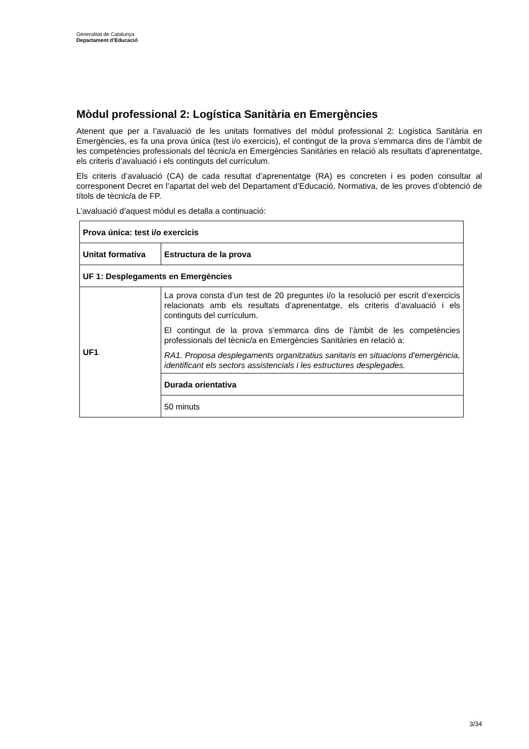Generalitat de Catalunya
Departament d’Educació
Mòdul professional 2: Logística Sanitària en Emergències
Atenent que per a l’avaluació de les unitats formatives del mòdul professional 2: Logística Sanitària en Emergències, es fa una prova única (test i/o exercicis), el contingut de la prova s’emmarca dins de l’àmbit de les competències professionals del tècnic/a en Emergències Sanitàries en relació als resultats d’aprenentatge, els criteris d’avaluació i els continguts del currículum.
Els criteris d’avaluació (CA) de cada resultat d’aprenentatge (RA) es concreten i es poden consultar al corresponent Decret en l’apartat del web del Departament d’Educació, Normativa, de les proves d’obtenció de títols de tècnic/a de FP.
L’avaluació d’aquest mòdul es detalla a continuació:
| Prova única: test i/o exercicis | |
| --- | --- |
| Unitat formativa | Estructura de la prova |
| UF 1: Desplegaments en Emergències | |
| UF1 | La prova consta d’un test de 20 preguntes i/o la resolució per escrit d’exercicis relacionats amb els resultats d’aprenentatge, els criteris d’avaluació i els continguts del currículum. El contingut de la prova s’emmarca dins de l’àmbit de les competències professionals del tècnic/a en Emergències Sanitàries en relació a: RA1. Proposa desplegaments organitzatius sanitaris en situacions d'emergència, identificant els sectors assistencials i les estructures desplegades. |
| | Durada orientativa |
| | 50 minuts |
3/34